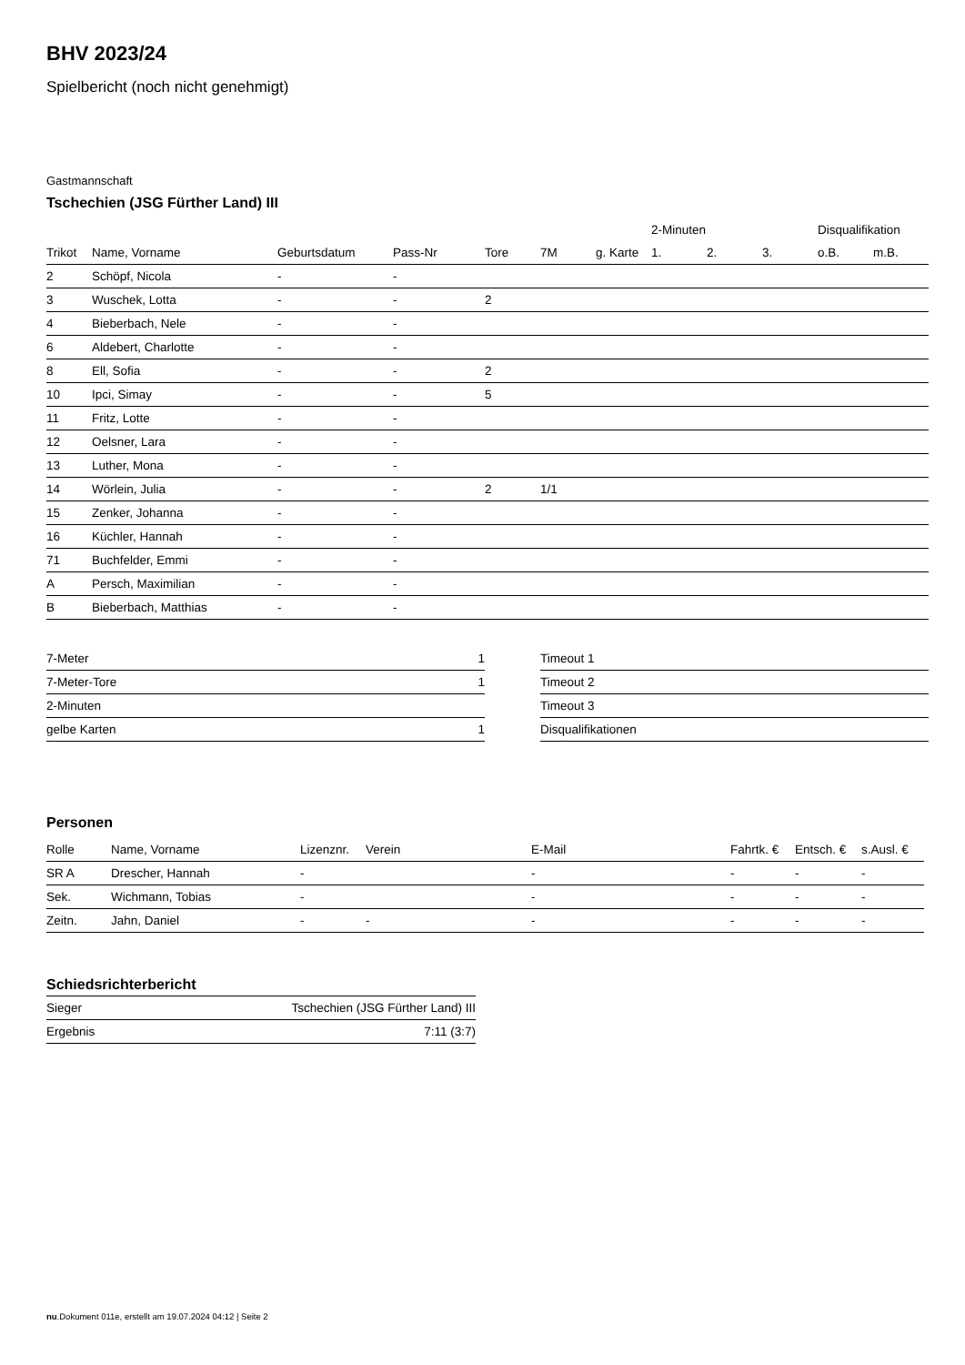BHV 2023/24
Spielbericht (noch nicht genehmigt)
Gastmannschaft
Tschechien (JSG Fürther Land) III
| | | | | | | | 2-Minuten | | | Disqualifikation | |
| --- | --- | --- | --- | --- | --- | --- | --- | --- | --- | --- | --- |
| Trikot | Name, Vorname | Geburtsdatum | Pass-Nr | Tore | 7M | g. Karte | 1. | 2. | 3. | o.B. | m.B. |
| 2 | Schöpf, Nicola | - | - | | | | | | | | |
| 3 | Wuschek, Lotta | - | - | 2 | | | | | | | |
| 4 | Bieberbach, Nele | - | - | | | | | | | | |
| 6 | Aldebert, Charlotte | - | - | | | | | | | | |
| 8 | Ell, Sofia | - | - | 2 | | | | | | | |
| 10 | Ipci, Simay | - | - | 5 | | | | | | | |
| 11 | Fritz, Lotte | - | - | | | | | | | | |
| 12 | Oelsner, Lara | - | - | | | | | | | | |
| 13 | Luther, Mona | - | - | | | | | | | | |
| 14 | Wörlein, Julia | - | - | 2 | 1/1 | | | | | | |
| 15 | Zenker, Johanna | - | - | | | | | | | | |
| 16 | Küchler, Hannah | - | - | | | | | | | | |
| 71 | Buchfelder, Emmi | - | - | | | | | | | | |
| A | Persch, Maximilian | - | - | | | | | | | | |
| B | Bieberbach, Matthias | - | - | | | | | | | | |
| 7-Meter | 1 |
| 7-Meter-Tore | 1 |
| 2-Minuten | |
| gelbe Karten | 1 |
| Timeout 1 |
| Timeout 2 |
| Timeout 3 |
| Disqualifikationen |
Personen
| Rolle | Name, Vorname | Lizenznr. | Verein | E-Mail | Fahrtk. € | Entsch. € | s.Ausl. € |
| --- | --- | --- | --- | --- | --- | --- | --- |
| SR A | Drescher, Hannah | - | | - | - | - | - |
| Sek. | Wichmann, Tobias | - | | - | - | - | - |
| Zeitn. | Jahn, Daniel | - | - | - | - | - | - |
Schiedsrichterbericht
| Sieger | Tschechien (JSG Fürther Land) III |
| Ergebnis | 7:11 (3:7) |
nu.Dokument 011e, erstellt am 19.07.2024 04:12 | Seite 2